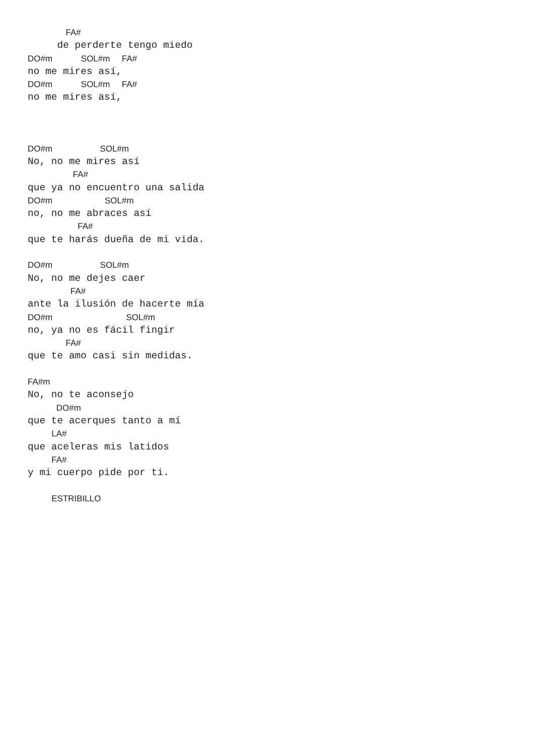FA#
     de perderte tengo miedo
DO#m            SOL#m     FA#
no me mires así,
DO#m            SOL#m     FA#
no me mires así,



DO#m                    SOL#m
No, no me mires así
                   FA#
que ya no encuentro una salida
DO#m                      SOL#m
no, no me abraces así
                     FA#
que te harás dueña de mi vida.

DO#m                    SOL#m
No, no me dejes caer
                  FA#
ante la ilusión de hacerte mía
DO#m                               SOL#m
no, ya no es fácil fingir
                FA#
que te amo casi sin medidas.

FA#m
No, no te aconsejo
            DO#m
que te acerques tanto a mí
          LA#
que aceleras mis latidos
          FA#
y mi cuerpo pide por ti.

          ESTRIBILLO